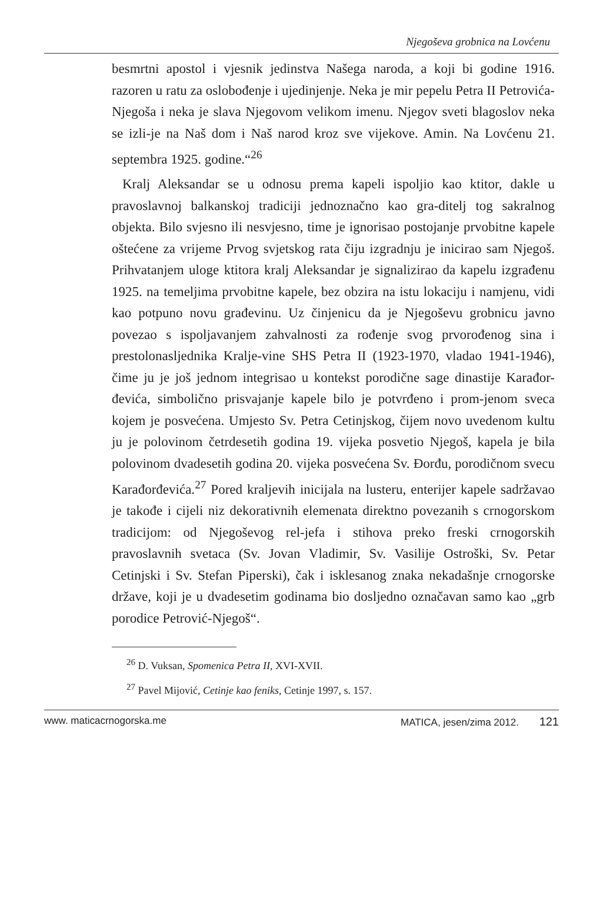Njegoševa grobnica na Lovćenu
besmrtni apostol i vjesnik jedinstva Našega naroda, a koji bi godine 1916. razoren u ratu za oslobođenje i ujedinjenje. Neka je mir pepelu Petra II Petrovića-Njegoša i neka je slava Njegovom velikom imenu. Njegov sveti blagoslov neka se izli-je na Naš dom i Naš narod kroz sve vijekove. Amin. Na Lovćenu 21. septembra 1925. godine.“<sup>26</sup>
Kralj Aleksandar se u odnosu prema kapeli ispoljio kao ktitor, dakle u pravoslavnoj balkanskoj tradiciji jednoznačno kao gra-ditelj tog sakralnog objekta. Bilo svjesno ili nesvjesno, time je ignorisao postojanje prvobitne kapele oštećene za vrijeme Prvog svjetskog rata čiju izgradnju je inicirao sam Njegoš. Prihvatanjem uloge ktitora kralj Aleksandar je signalizirao da kapelu izgrađenu 1925. na temeljima prvobitne kapele, bez obzira na istu lokaciju i namjenu, vidi kao potpuno novu građevinu. Uz činjenicu da je Njegoševu grobnicu javno povezao s ispoljavanjem zahvalnosti za rođenje svog prvorođenog sina i prestolonasljednika Kralje-vine SHS Petra II (1923-1970, vladao 1941-1946), čime ju je još jednom integrisao u kontekst porodične sage dinastije Karađor-đevića, simbolično prisvajanje kapele bilo je potvrđeno i prom-jenom sveca kojem je posvećena. Umjesto Sv. Petra Cetinjskog, čijem novo uvedenom kultu ju je polovinom četrdesetih godina 19. vijeka posvetio Njegoš, kapela je bila polovinom dvadesetih godina 20. vijeka posvećena Sv. Đorđu, porodičnom svecu Karađorđevića.<sup>27</sup> Pored kraljevih inicijala na lusteru, enterijer kapele sadržavao je takođe i cijeli niz dekorativnih elemenata direktno povezanih s crnogorskom tradicijom: od Njegoševog rel-jefa i stihova preko freski crnogorskih pravoslavnih svetaca (Sv. Jovan Vladimir, Sv. Vasilije Ostroški, Sv. Petar Cetinjski i Sv. Stefan Piperski), čak i isklesanog znaka nekadašnje crnogorske države, koji je u dvadesetim godinama bio dosljedno označavan samo kao „grb porodice Petrović-Njegoš“.
<sup>26</sup> D. Vuksan, Spomenica Petra II, XVI-XVII.
<sup>27</sup> Pavel Mijović, Cetinje kao feniks, Cetinje 1997, s. 157.
www. maticacrnogorska.me MATICA, jesen/zima 2012. 121